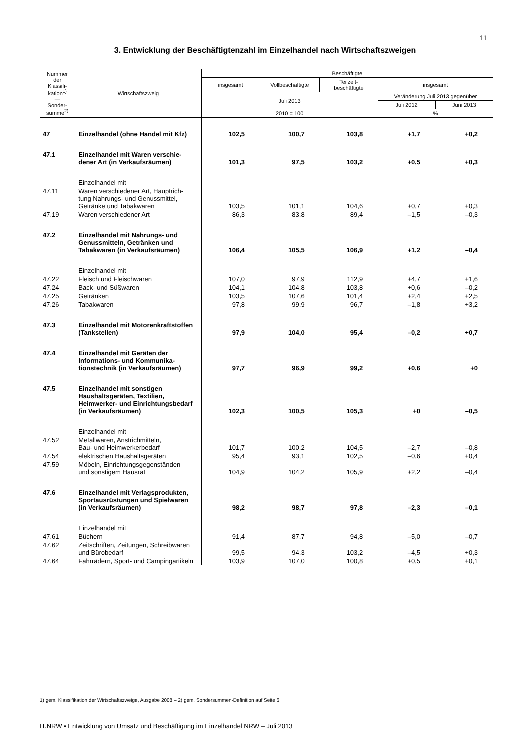11
3. Entwicklung der Beschäftigtenzahl im Einzelhandel nach Wirtschaftszweigen
| Nummer der Klassifi- kation<sup>1)</sup> — Sonder- summe<sup>2)</sup> | Wirtschaftszweig | Beschäftigte | | | | |
| --- | --- | --- | --- | --- | --- | --- |
| | | insgesamt | Vollbeschäftigte | Teilzeit- beschäftigte | insgesamt | |
| | | Juli 2013 | | | Veränderung Juli 2013 gegenüber | |
| | | | | | Juli 2012 | Juni 2013 |
| | | 2010 = 100 | | | % | |
| 47 | Einzelhandel (ohne Handel mit Kfz) | 102,5 | 100,7 | 103,8 | +1,7 | +0,2 |
| 47.1 | Einzelhandel mit Waren verschie- dener Art (in Verkaufsräumen) | 101,3 | 97,5 | 103,2 | +0,5 | +0,3 |
| | Einzelhandel mit | | | | | |
| 47.11 | Waren verschiedener Art, Hauptrich- tung Nahrungs- und Genussmittel, Getränke und Tabakwaren | 103,5 | 101,1 | 104,6 | +0,7 | +0,3 |
| 47.19 | Waren verschiedener Art | 86,3 | 83,8 | 89,4 | –1,5 | –0,3 |
| 47.2 | Einzelhandel mit Nahrungs- und Genussmitteln, Getränken und Tabakwaren (in Verkaufsräumen) | 106,4 | 105,5 | 106,9 | +1,2 | –0,4 |
| | Einzelhandel mit | | | | | |
| 47.22 | Fleisch und Fleischwaren | 107,0 | 97,9 | 112,9 | +4,7 | +1,6 |
| 47.24 | Back- und Süßwaren | 104,1 | 104,8 | 103,8 | +0,6 | –0,2 |
| 47.25 | Getränken | 103,5 | 107,6 | 101,4 | +2,4 | +2,5 |
| 47.26 | Tabakwaren | 97,8 | 99,9 | 96,7 | –1,8 | +3,2 |
| 47.3 | Einzelhandel mit Motorenkraftstoffen (Tankstellen) | 97,9 | 104,0 | 95,4 | –0,2 | +0,7 |
| 47.4 | Einzelhandel mit Geräten der Informations- und Kommunika- tionstechnik (in Verkaufsräumen) | 97,7 | 96,9 | 99,2 | +0,6 | +0 |
| 47.5 | Einzelhandel mit sonstigen Haushaltsgeräten, Textilien, Heimwerker- und Einrichtungsbedarf (in Verkaufsräumen) | 102,3 | 100,5 | 105,3 | +0 | –0,5 |
| | Einzelhandel mit | | | | | |
| 47.52 | Metallwaren, Anstrichmitteln, Bau- und Heimwerkerbedarf | 101,7 | 100,2 | 104,5 | –2,7 | –0,8 |
| 47.54 | elektrischen Haushaltsgeräten | 95,4 | 93,1 | 102,5 | –0,6 | +0,4 |
| 47.59 | Möbeln, Einrichtungsgegenständen und sonstigem Hausrat | 104,9 | 104,2 | 105,9 | +2,2 | –0,4 |
| 47.6 | Einzelhandel mit Verlagsprodukten, Sportausrüstungen und Spielwaren (in Verkaufsräumen) | 98,2 | 98,7 | 97,8 | –2,3 | –0,1 |
| | Einzelhandel mit | | | | | |
| 47.61 | Büchern | 91,4 | 87,7 | 94,8 | –5,0 | –0,7 |
| 47.62 | Zeitschriften, Zeitungen, Schreibwaren und Bürobedarf | 99,5 | 94,3 | 103,2 | –4,5 | +0,3 |
| 47.64 | Fahrrädern, Sport- und Campingartikeln | 103,9 | 107,0 | 100,8 | +0,5 | +0,1 |
1) gem. Klassifikation der Wirtschaftszweige, Ausgabe 2008 – 2) gem. Sondersummen-Definition auf Seite 6
IT.NRW • Entwicklung von Umsatz und Beschäftigung im Einzelhandel NRW – Juli 2013